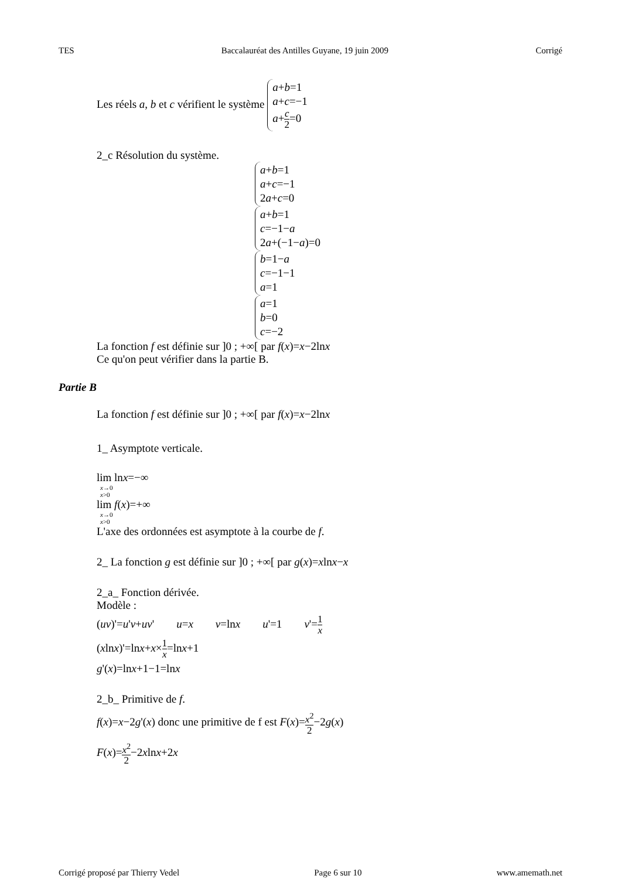TES Baccalauréat des Antilles Guyane, 19 juin 2009 Corrigé
Les réels a, b et c vérifient le système a+b=1
a+c=−1
a+c 2=0
2_c Résolution du système.
a+b=1
a+c=−1
2a+c=0
a+b=1
c=−1−a
2a+(−1−a)=0
b=1−a
c=−1−1
a=1
a=1
b=0
c=−2
La fonction f est définie sur ]0 ; +∞[ par f(x)=x−2lnx
Ce qu'on peut vérifier dans la partie B.
Partie B
La fonction f est définie sur ]0 ; +∞[ par f(x)=x−2lnx
1_ Asymptote verticale.
lim lnx=−∞
x→0
x>0
lim f(x)=+∞
x→0
x>0
L'axe des ordonnées est asymptote à la courbe de f.
2_ La fonction g est définie sur ]0 ; +∞[ par g(x)=xlnx−x
2_a_ Fonction dérivée.
Modèle :
(uv)'=u'v+uv' u=x v=lnx u'=1 v'=1 x
(xlnx)'=lnx+x×1 x=lnx+1
g'(x)=lnx+1−1=lnx
2_b_ Primitive de f.
f(x)=x−2g'(x) donc une primitive de f est F(x)=x<sup>2</sup> 2−2g(x)
F(x)=x<sup>2</sup> 2−2xlnx+2x
Corrigé proposé par Thierry Vedel Page 6 sur 10 www.amemath.net